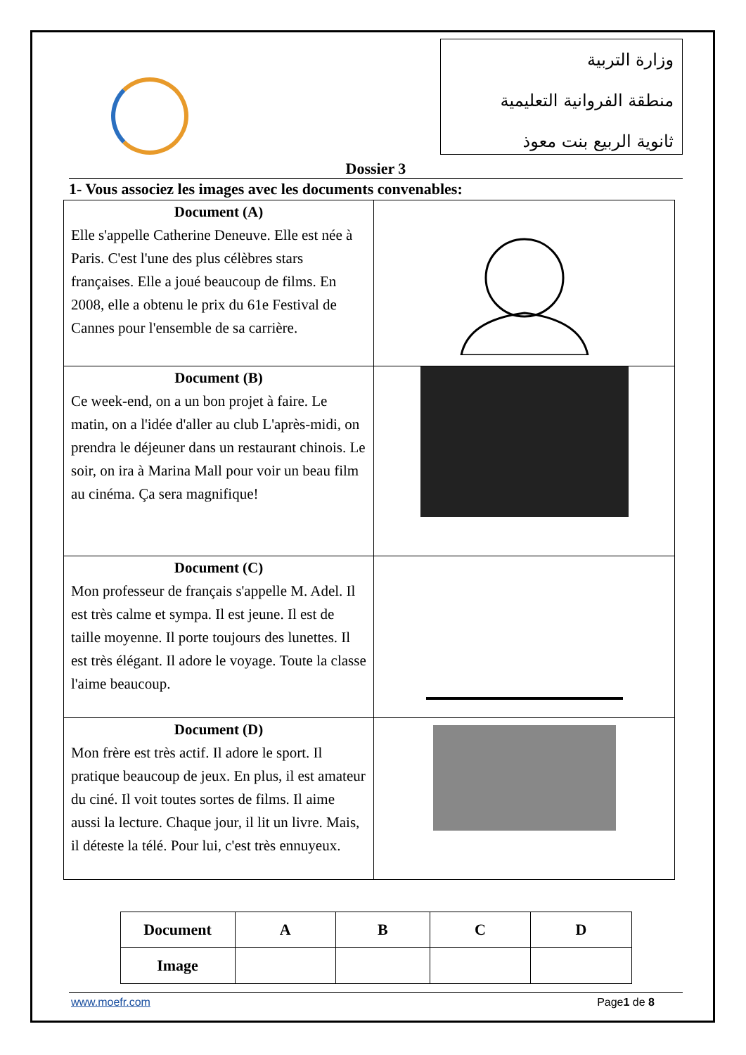وزارة التربية
منطقة الفروانية التعليمية
ثانوية الربيع بنت معوذ
Dossier 3
1- Vous associez les images avec les documents convenables:
| Document (A) Elle s'appelle Catherine Deneuve. Elle est née à Paris. C'est l'une des plus célèbres stars françaises. Elle a joué beaucoup de films. En 2008, elle a obtenu le prix du 61e Festival de Cannes pour l'ensemble de sa carrière. | |
| Document (B) Ce week-end, on a un bon projet à faire. Le matin, on a l'idée d'aller au club L'après-midi, on prendra le déjeuner dans un restaurant chinois. Le soir, on ira à Marina Mall pour voir un beau film au cinéma. Ça sera magnifique! | |
| Document (C) Mon professeur de français s'appelle M. Adel. Il est très calme et sympa. Il est jeune. Il est de taille moyenne. Il porte toujours des lunettes. Il est très élégant. Il adore le voyage. Toute la classe l'aime beaucoup. | |
| Document (D) Mon frère est très actif. Il adore le sport. Il pratique beaucoup de jeux. En plus, il est amateur du ciné. Il voit toutes sortes de films. Il aime aussi la lecture. Chaque jour, il lit un livre. Mais, il déteste la télé. Pour lui, c'est très ennuyeux. | |
| Document | A | B | C | D |
| --- | --- | --- | --- | --- |
| Image | | | | |
www.moefr.com Page1 de 8